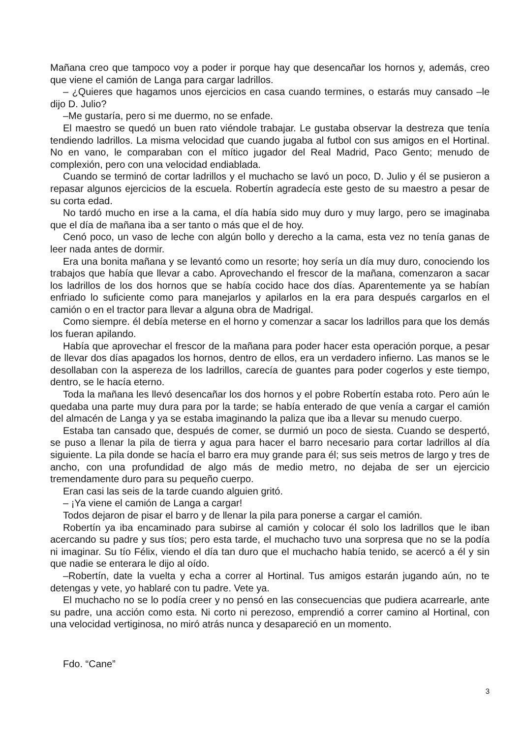Mañana creo que tampoco voy a poder ir porque hay que desencañar los hornos y, además, creo que viene el camión de Langa para cargar ladrillos.
– ¿Quieres que hagamos unos ejercicios en casa cuando termines, o estarás muy cansado –le dijo D. Julio?
–Me gustaría, pero si me duermo, no se enfade.
El maestro se quedó un buen rato viéndole trabajar. Le gustaba observar la destreza que tenía tendiendo ladrillos. La misma velocidad que cuando jugaba al futbol con sus amigos en el Hortinal. No en vano, le comparaban con el mítico jugador del Real Madrid, Paco Gento; menudo de complexión, pero con una velocidad endiablada.
Cuando se terminó de cortar ladrillos y el muchacho se lavó un poco, D. Julio y él se pusieron a repasar algunos ejercicios de la escuela. Robertín agradecía este gesto de su maestro a pesar de su corta edad.
No tardó mucho en irse a la cama, el día había sido muy duro y muy largo, pero se imaginaba que el día de mañana iba a ser tanto o más que el de hoy.
Cenó poco, un vaso de leche con algún bollo y derecho a la cama, esta vez no tenía ganas de leer nada antes de dormir.
Era una bonita mañana y se levantó como un resorte; hoy sería un día muy duro, conociendo los trabajos que había que llevar a cabo. Aprovechando el frescor de la mañana, comenzaron a sacar los ladrillos de los dos hornos que se había cocido hace dos días. Aparentemente ya se habían enfriado lo suficiente como para manejarlos y apilarlos en la era para después cargarlos en el camión o en el tractor para llevar a alguna obra de Madrigal.
Como siempre. él debía meterse en el horno y comenzar a sacar los ladrillos para que los demás los fueran apilando.
Había que aprovechar el frescor de la mañana para poder hacer esta operación porque, a pesar de llevar dos días apagados los hornos, dentro de ellos, era un verdadero infierno. Las manos se le desollaban con la aspereza de los ladrillos, carecía de guantes para poder cogerlos y este tiempo, dentro, se le hacía eterno.
Toda la mañana les llevó desencañar los dos hornos y el pobre Robertín estaba roto. Pero aún le quedaba una parte muy dura para por la tarde; se había enterado de que venía a cargar el camión del almacén de Langa y ya se estaba imaginando la paliza que iba a llevar su menudo cuerpo.
Estaba tan cansado que, después de comer, se durmió un poco de siesta. Cuando se despertó, se puso a llenar la pila de tierra y agua para hacer el barro necesario para cortar ladrillos al día siguiente. La pila donde se hacía el barro era muy grande para él; sus seis metros de largo y tres de ancho, con una profundidad de algo más de medio metro, no dejaba de ser un ejercicio tremendamente duro para su pequeño cuerpo.
Eran casi las seis de la tarde cuando alguien gritó.
– ¡Ya viene el camión de Langa a cargar!
Todos dejaron de pisar el barro y de llenar la pila para ponerse a cargar el camión.
Robertín ya iba encaminado para subirse al camión y colocar él solo los ladrillos que le iban acercando su padre y sus tíos; pero esta tarde, el muchacho tuvo una sorpresa que no se la podía ni imaginar. Su tío Félix, viendo el día tan duro que el muchacho había tenido, se acercó a él y sin que nadie se enterara le dijo al oído.
–Robertín, date la vuelta y echa a correr al Hortinal. Tus amigos estarán jugando aún, no te detengas y vete, yo hablaré con tu padre. Vete ya.
El muchacho no se lo podía creer y no pensó en las consecuencias que pudiera acarrearle, ante su padre, una acción como esta. Ni corto ni perezoso, emprendió a correr camino al Hortinal, con una velocidad vertiginosa, no miró atrás nunca y desapareció en un momento.
Fdo. “Cane”
3